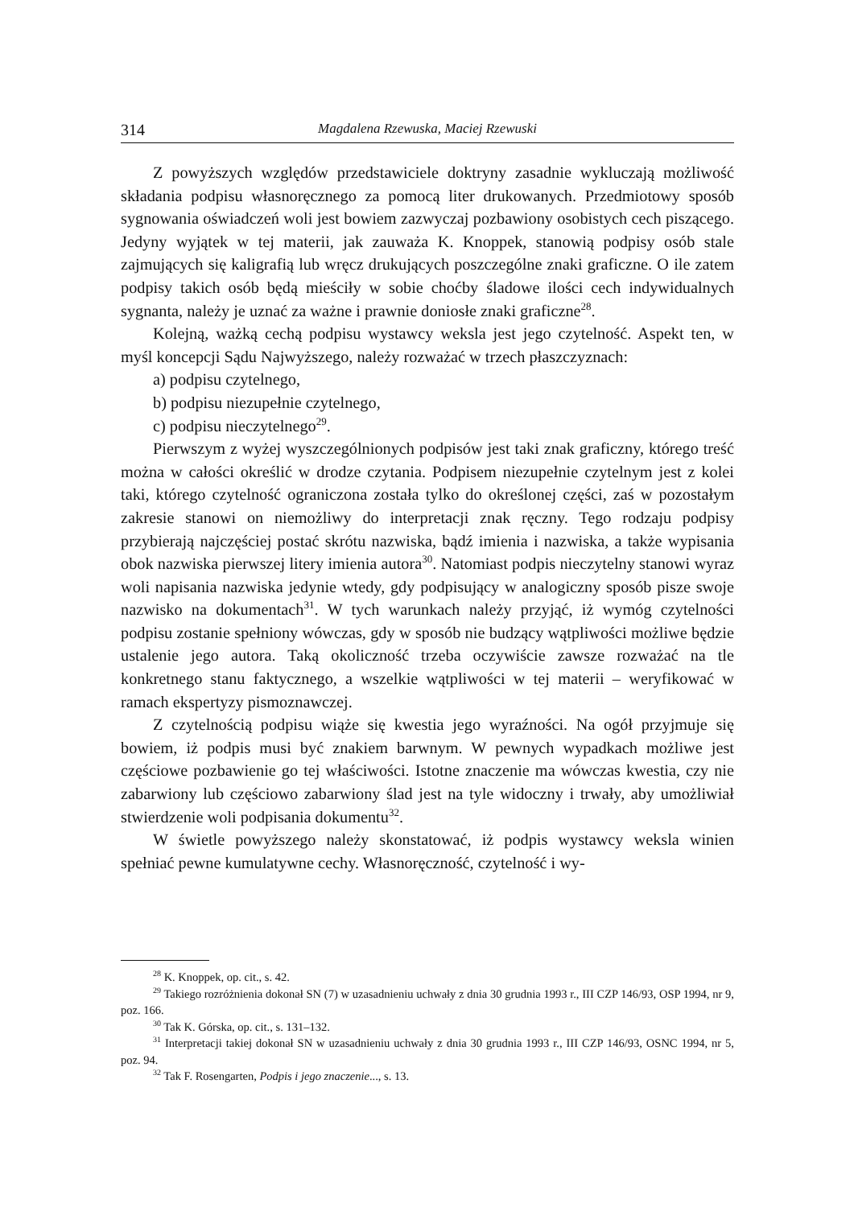314 Magdalena Rzewuska, Maciej Rzewuski
Z powyższych względów przedstawiciele doktryny zasadnie wykluczają możliwość składania podpisu własnoręcznego za pomocą liter drukowanych. Przedmiotowy sposób sygnowania oświadczeń woli jest bowiem zazwyczaj pozbawiony osobistych cech piszącego. Jedyny wyjątek w tej materii, jak zauważa K. Knoppek, stanowią podpisy osób stale zajmujących się kaligrafią lub wręcz drukujących poszczególne znaki graficzne. O ile zatem podpisy takich osób będą mieściły w sobie choćby śladowe ilości cech indywidualnych sygnanta, należy je uznać za ważne i prawnie doniosłe znaki graficzne<sup>28</sup>.
Kolejną, ważką cechą podpisu wystawcy weksla jest jego czytelność. Aspekt ten, w myśl koncepcji Sądu Najwyższego, należy rozważać w trzech płaszczyznach:
a) podpisu czytelnego,
b) podpisu niezupełnie czytelnego,
c) podpisu nieczytelnego<sup>29</sup>.
Pierwszym z wyżej wyszczególnionych podpisów jest taki znak graficzny, którego treść można w całości określić w drodze czytania. Podpisem niezupełnie czytelnym jest z kolei taki, którego czytelność ograniczona została tylko do określonej części, zaś w pozostałym zakresie stanowi on niemożliwy do interpretacji znak ręczny. Tego rodzaju podpisy przybierają najczęściej postać skrótu nazwiska, bądź imienia i nazwiska, a także wypisania obok nazwiska pierwszej litery imienia autora<sup>30</sup>. Natomiast podpis nieczytelny stanowi wyraz woli napisania nazwiska jedynie wtedy, gdy podpisujący w analogiczny sposób pisze swoje nazwisko na dokumentach<sup>31</sup>. W tych warunkach należy przyjąć, iż wymóg czytelności podpisu zostanie spełniony wówczas, gdy w sposób nie budzący wątpliwości możliwe będzie ustalenie jego autora. Taką okoliczność trzeba oczywiście zawsze rozważać na tle konkretnego stanu faktycznego, a wszelkie wątpliwości w tej materii – weryfikować w ramach ekspertyzy pismoznawczej.
Z czytelnością podpisu wiąże się kwestia jego wyraźności. Na ogół przyjmuje się bowiem, iż podpis musi być znakiem barwnym. W pewnych wypadkach możliwe jest częściowe pozbawienie go tej właściwości. Istotne znaczenie ma wówczas kwestia, czy nie zabarwiony lub częściowo zabarwiony ślad jest na tyle widoczny i trwały, aby umożliwiał stwierdzenie woli podpisania dokumentu<sup>32</sup>.
W świetle powyższego należy skonstatować, iż podpis wystawcy weksla winien spełniać pewne kumulatywne cechy. Własnoręczność, czytelność i wy-
<sup>28</sup> K. Knoppek, op. cit., s. 42.
<sup>29</sup> Takiego rozróżnienia dokonał SN (7) w uzasadnieniu uchwały z dnia 30 grudnia 1993 r., III CZP 146/93, OSP 1994, nr 9, poz. 166.
<sup>30</sup> Tak K. Górska, op. cit., s. 131–132.
<sup>31</sup> Interpretacji takiej dokonał SN w uzasadnieniu uchwały z dnia 30 grudnia 1993 r., III CZP 146/93, OSNC 1994, nr 5, poz. 94.
<sup>32</sup> Tak F. Rosengarten, Podpis i jego znaczenie..., s. 13.